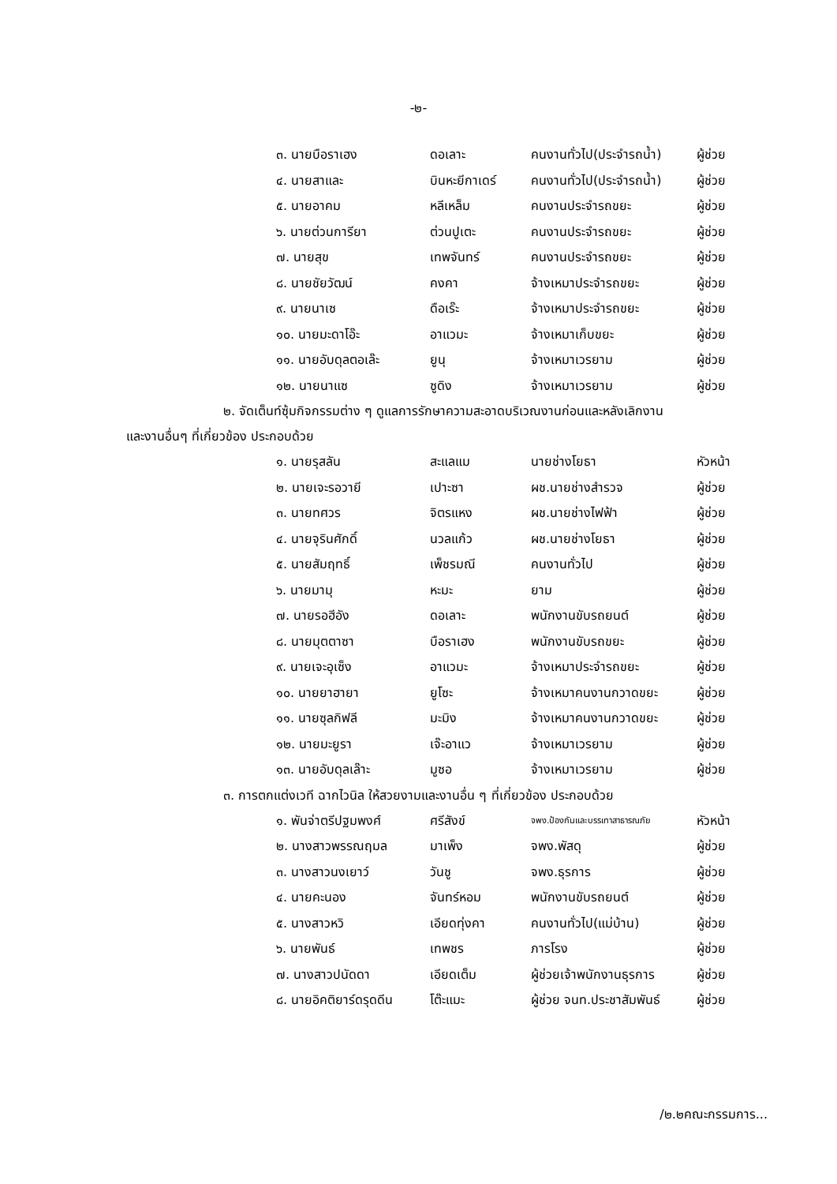-๒-
| ๓. นายบือราเฮง | ดอเลาะ | คนงานทั่วไป(ประจำรถน้ำ) | ผู้ช่วย |
| ๔. นายสาและ | บินหะยีกาเดร์ | คนงานทั่วไป(ประจำรถน้ำ) | ผู้ช่วย |
| ๕. นายอาคม | หลีเหล็ม | คนงานประจำรถขยะ | ผู้ช่วย |
| ๖. นายต่วนการียา | ต่วนปูเตะ | คนงานประจำรถขยะ | ผู้ช่วย |
| ๗. นายสุข | เทพจันทร์ | คนงานประจำรถขยะ | ผู้ช่วย |
| ๘. นายชัยวัฒน์ | คงคา | จ้างเหมาประจำรถขยะ | ผู้ช่วย |
| ๙. นายนาเซ | ดือเร๊ะ | จ้างเหมาประจำรถขยะ | ผู้ช่วย |
| ๑๐. นายมะดาโอ๊ะ | อาแวมะ | จ้างเหมาเก็บขยะ | ผู้ช่วย |
| ๑๑. นายอับดุลตอเล๊ะ | ยูนุ | จ้างเหมาเวรยาม | ผู้ช่วย |
| ๑๒. นายนาแซ | ซูดิง | จ้างเหมาเวรยาม | ผู้ช่วย |
๒. จัดเต็นท์ซุ้มกิจกรรมต่าง ๆ ดูแลการรักษาความสะอาดบริเวณงานก่อนและหลังเลิกงาน
และงานอื่นๆ ที่เกี่ยวข้อง ประกอบด้วย
| ๑. นายรุสลัน | สะแลแม | นายช่างโยธา | หัวหน้า |
| ๒. นายเจะรอวายี | เปาะซา | ผช.นายช่างสำรวจ | ผู้ช่วย |
| ๓. นายทศวร | จิตรแหง | ผช.นายช่างไฟฟ้า | ผู้ช่วย |
| ๔. นายจุรินศักดิ์ | นวลแก้ว | ผช.นายช่างโยธา | ผู้ช่วย |
| ๕. นายสัมฤทธิ์ | เพ็ชรมณี | คนงานทั่วไป | ผู้ช่วย |
| ๖. นายมามุ | หะมะ | ยาม | ผู้ช่วย |
| ๗. นายรอฮีอัง | ดอเลาะ | พนักงานขับรถยนต์ | ผู้ช่วย |
| ๘. นายมุตตาซา | บือราเฮง | พนักงานขับรถขยะ | ผู้ช่วย |
| ๙. นายเจะอุเซ็ง | อาแวมะ | จ้างเหมาประจำรถขยะ | ผู้ช่วย |
| ๑๐. นายยาฮายา | ยูโซะ | จ้างเหมาคนงานกวาดขยะ | ผู้ช่วย |
| ๑๑. นายซุลกิฟลี | มะมิง | จ้างเหมาคนงานกวาดขยะ | ผู้ช่วย |
| ๑๒. นายมะยูรา | เจ๊ะอาแว | จ้างเหมาเวรยาม | ผู้ช่วย |
| ๑๓. นายอับดุลเล๊าะ | มูซอ | จ้างเหมาเวรยาม | ผู้ช่วย |
๓. การตกแต่งเวที ฉากไวนิล ให้สวยงามและงานอื่น ๆ ที่เกี่ยวข้อง ประกอบด้วย
| ๑. พันจ่าตรีปฐมพงศ์ | ศรีสังข์ | จพง.ป้องกันและบรรเทาสาธารณภัย | หัวหน้า |
| ๒. นางสาวพรรณฤมล | มาเพ็ง | จพง.พัสดุ | ผู้ช่วย |
| ๓. นางสาวนงเยาว์ | วันชู | จพง.ธุรการ | ผู้ช่วย |
| ๔. นายคะนอง | จันทร์หอม | พนักงานขับรถยนต์ | ผู้ช่วย |
| ๕. นางสาวหวิ | เอียดทุ่งคา | คนงานทั่วไป(แม่บ้าน) | ผู้ช่วย |
| ๖. นายพันธ์ | เทพชร | ภารโรง | ผู้ช่วย |
| ๗. นางสาวปนัดดา | เอียดเต็ม | ผู้ช่วยเจ้าพนักงานธุรการ | ผู้ช่วย |
| ๘. นายอิคติยาร์ดรุดดีน | โต๊ะแมะ | ผู้ช่วย จนท.ประชาสัมพันธ์ | ผู้ช่วย |
/๒.๒คณะกรรมการ...